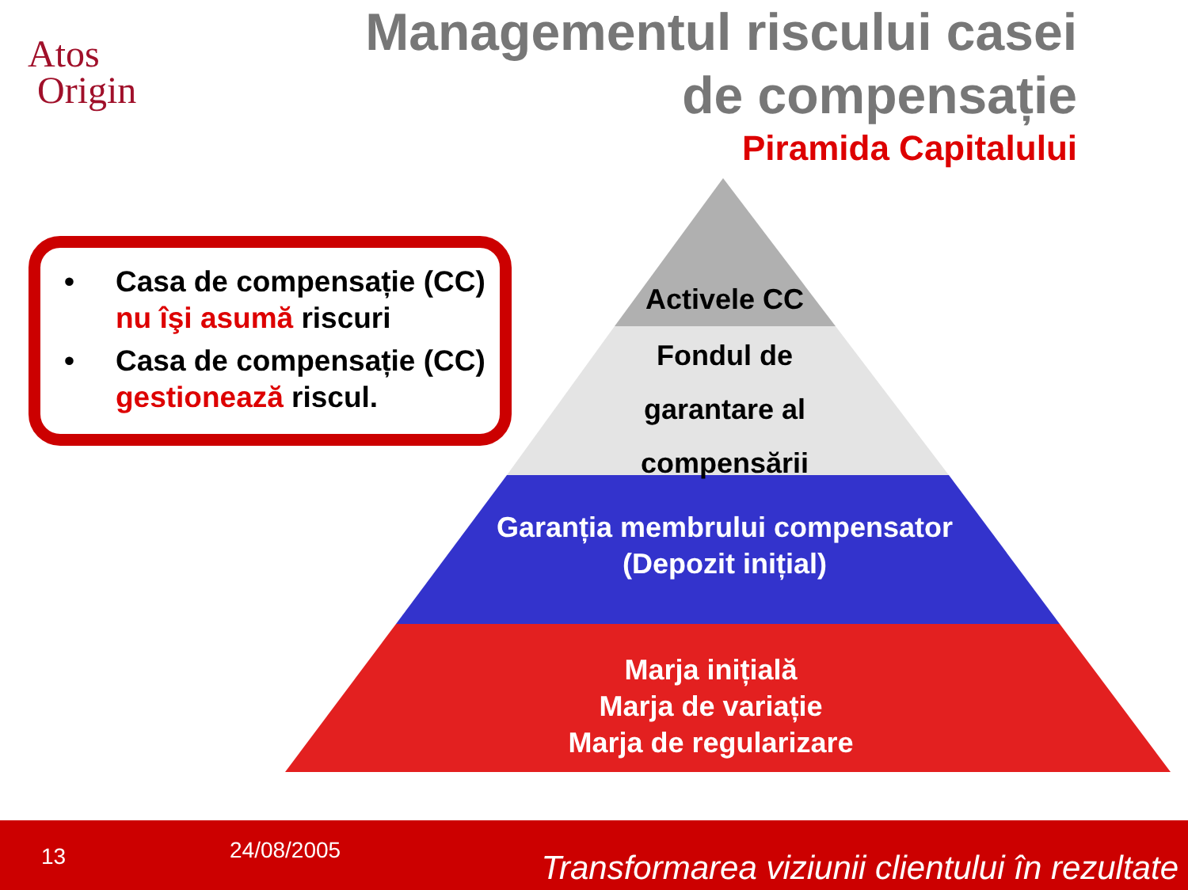Atos
Origin
Managementul riscului casei
de compensație
Piramida Capitalului
• Casa de compensație (CC) nu îşi asumă riscuri
• Casa de compensație (CC) gestionează riscul.
Activele CC
Fondul de garantare al compensării
Garanția membrului compensator
(Depozit inițial)
Marja inițială
Marja de variație
Marja de regularizare
13 24/08/2005 Transformarea viziunii clientului în rezultate